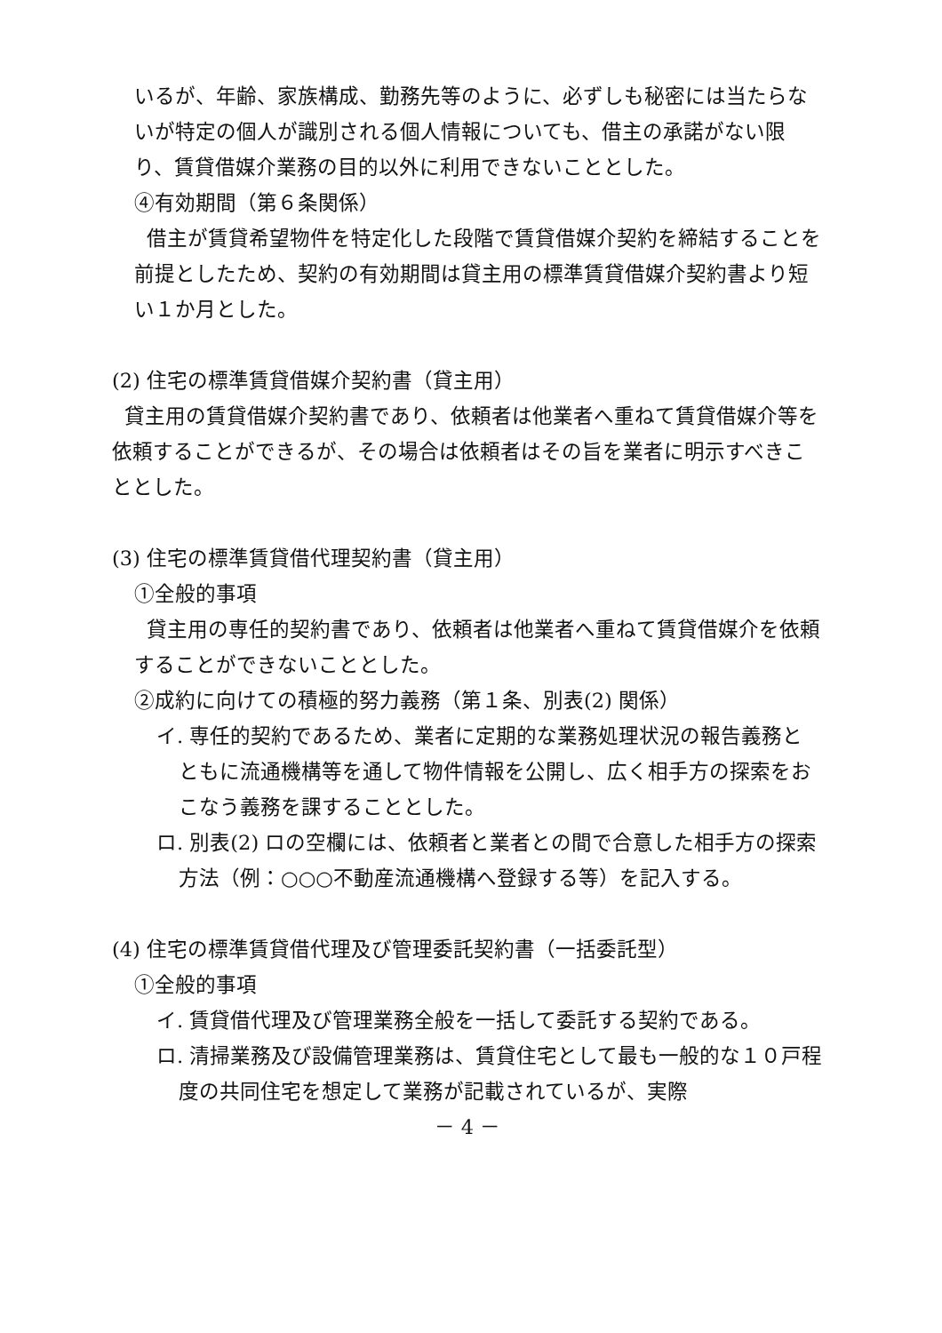いるが、年齢、家族構成、勤務先等のように、必ずしも秘密には当たらないが特定の個人が識別される個人情報についても、借主の承諾がない限り、賃貸借媒介業務の目的以外に利用できないこととした。
④有効期間（第６条関係）
借主が賃貸希望物件を特定化した段階で賃貸借媒介契約を締結することを前提としたため、契約の有効期間は貸主用の標準賃貸借媒介契約書より短い１か月とした。
(2) 住宅の標準賃貸借媒介契約書（貸主用）
貸主用の賃貸借媒介契約書であり、依頼者は他業者へ重ねて賃貸借媒介等を依頼することができるが、その場合は依頼者はその旨を業者に明示すべきこととした。
(3) 住宅の標準賃貸借代理契約書（貸主用）
①全般的事項
貸主用の専任的契約書であり、依頼者は他業者へ重ねて賃貸借媒介を依頼することができないこととした。
②成約に向けての積極的努力義務（第１条、別表(2) 関係）
イ. 専任的契約であるため、業者に定期的な業務処理状況の報告義務とともに流通機構等を通して物件情報を公開し、広く相手方の探索をおこなう義務を課することとした。
ロ. 別表(2) ロの空欄には、依頼者と業者との間で合意した相手方の探索方法（例：○○○不動産流通機構へ登録する等）を記入する。
(4) 住宅の標準賃貸借代理及び管理委託契約書（一括委託型）
①全般的事項
イ. 賃貸借代理及び管理業務全般を一括して委託する契約である。
ロ. 清掃業務及び設備管理業務は、賃貸住宅として最も一般的な１０戸程度の共同住宅を想定して業務が記載されているが、実際
－ 4 －